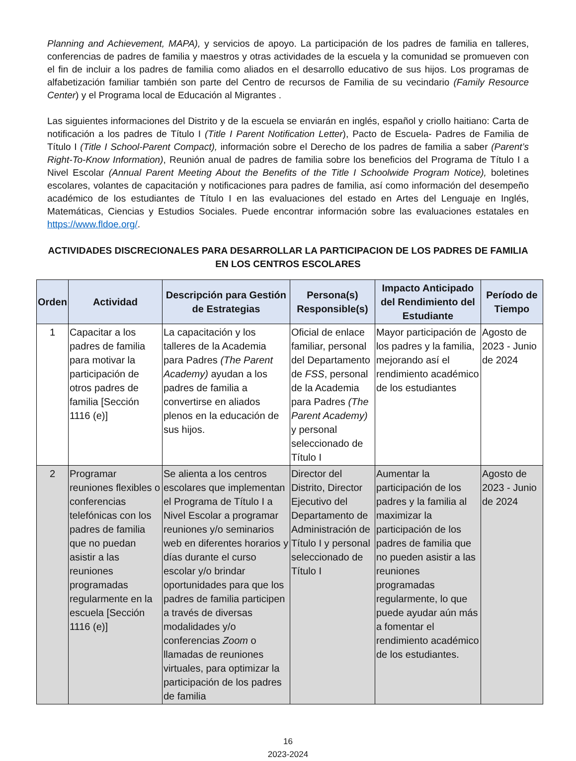Planning and Achievement, MAPA), y servicios de apoyo. La participación de los padres de familia en talleres, conferencias de padres de familia y maestros y otras actividades de la escuela y la comunidad se promueven con el fin de incluir a los padres de familia como aliados en el desarrollo educativo de sus hijos. Los programas de alfabetización familiar también son parte del Centro de recursos de Familia de su vecindario (Family Resource Center) y el Programa local de Educación al Migrantes .
Las siguientes informaciones del Distrito y de la escuela se enviarán en inglés, español y criollo haitiano: Carta de notificación a los padres de Título I (Title I Parent Notification Letter), Pacto de Escuela- Padres de Familia de Título I (Title I School-Parent Compact), información sobre el Derecho de los padres de familia a saber (Parent’s Right-To-Know Information), Reunión anual de padres de familia sobre los beneficios del Programa de Título I a Nivel Escolar (Annual Parent Meeting About the Benefits of the Title I Schoolwide Program Notice), boletines escolares, volantes de capacitación y notificaciones para padres de familia, así como información del desempeño académico de los estudiantes de Título I en las evaluaciones del estado en Artes del Lenguaje en Inglés, Matemáticas, Ciencias y Estudios Sociales. Puede encontrar información sobre las evaluaciones estatales en https://www.fldoe.org/.
ACTIVIDADES DISCRECIONALES PARA DESARROLLAR LA PARTICIPACION DE LOS PADRES DE FAMILIA
EN LOS CENTROS ESCOLARES
| Orden | Actividad | Descripción para Gestión de Estrategias | Persona(s) Responsible(s) | Impacto Anticipado del Rendimiento del Estudiante | Período de Tiempo |
| --- | --- | --- | --- | --- | --- |
| 1 | Capacitar a los padres de familia para motivar la participación de otros padres de familia [Sección 1116 (e)] | La capacitación y los talleres de la Academia para Padres (The Parent Academy) ayudan a los padres de familia a convertirse en aliados plenos en la educación de sus hijos. | Oficial de enlace familiar, personal del Departamento de FSS , personal de la Academia para Padres (The Parent Academy) y personal seleccionado de Título I | Mayor participación de los padres y la familia, mejorando así el rendimiento académico de los estudiantes | Agosto de 2023 - Junio de 2024 |
| 2 | Programar reuniones flexibles o conferencias telefónicas con los padres de familia que no puedan asistir a las reuniones programadas regularmente en la escuela [Sección 1116 (e)] | Se alienta a los centros escolares que implementan el Programa de Título I a Nivel Escolar a programar reuniones y/o seminarios web en diferentes horarios y días durante el curso escolar y/o brindar oportunidades para que los padres de familia participen a través de diversas modalidades y/o conferencias Zoom o llamadas de reuniones virtuales, para optimizar la participación de los padres de familia | Director del Distrito, Director Ejecutivo del Departamento de Administración de Título I y personal seleccionado de Título I | Aumentar la participación de los padres y la familia al maximizar la participación de los padres de familia que no pueden asistir a las reuniones programadas regularmente, lo que puede ayudar aún más a fomentar el rendimiento académico de los estudiantes. | Agosto de 2023 - Junio de 2024 |
16
2023-2024